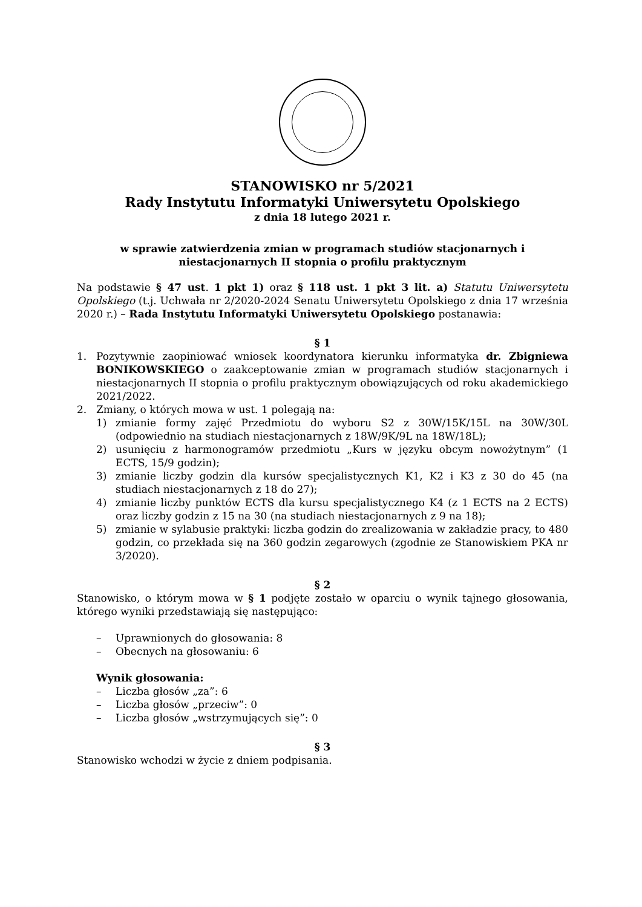STANOWISKO nr 5/2021
Rady Instytutu Informatyki Uniwersytetu Opolskiego
z dnia 18 lutego 2021 r.
w sprawie zatwierdzenia zmian w programach studiów stacjonarnych i niestacjonarnych II stopnia o profilu praktycznym
Na podstawie § 47 ust. 1 pkt 1) oraz § 118 ust. 1 pkt 3 lit. a) Statutu Uniwersytetu Opolskiego (t.j. Uchwała nr 2/2020-2024 Senatu Uniwersytetu Opolskiego z dnia 17 września 2020 r.) – Rada Instytutu Informatyki Uniwersytetu Opolskiego postanawia:
§ 1
1. Pozytywnie zaopiniować wniosek koordynatora kierunku informatyka dr. Zbigniewa BONIKOWSKIEGO o zaakceptowanie zmian w programach studiów stacjonarnych i niestacjonarnych II stopnia o profilu praktycznym obowiązujących od roku akademickiego 2021/2022.
2. Zmiany, o których mowa w ust. 1 polegają na:
1) zmianie formy zajęć Przedmiotu do wyboru S2 z 30W/15K/15L na 30W/30L (odpowiednio na studiach niestacjonarnych z 18W/9K/9L na 18W/18L);
2) usunięciu z harmonogramów przedmiotu „Kurs w języku obcym nowożytnym” (1 ECTS, 15/9 godzin);
3) zmianie liczby godzin dla kursów specjalistycznych K1, K2 i K3 z 30 do 45 (na studiach niestacjonarnych z 18 do 27);
4) zmianie liczby punktów ECTS dla kursu specjalistycznego K4 (z 1 ECTS na 2 ECTS) oraz liczby godzin z 15 na 30 (na studiach niestacjonarnych z 9 na 18);
5) zmianie w sylabusie praktyki: liczba godzin do zrealizowania w zakładzie pracy, to 480 godzin, co przekłada się na 360 godzin zegarowych (zgodnie ze Stanowiskiem PKA nr 3/2020).
§ 2
Stanowisko, o którym mowa w § 1 podjęte zostało w oparciu o wynik tajnego głosowania, którego wyniki przedstawiają się następująco:
– Uprawnionych do głosowania: 8
– Obecnych na głosowaniu: 6
Wynik głosowania:
– Liczba głosów „za”: 6
– Liczba głosów „przeciw”: 0
– Liczba głosów „wstrzymujących się”: 0
§ 3
Stanowisko wchodzi w życie z dniem podpisania.